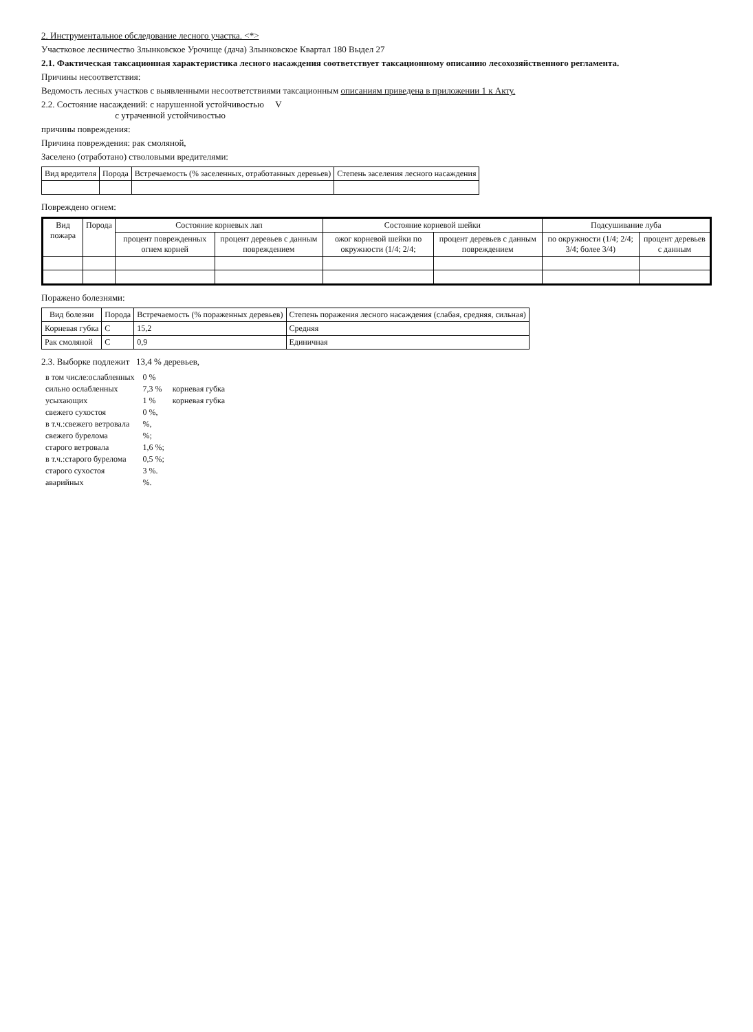2. Инструментальное обследование лесного участка. <*>
Участковое лесничество Злынковское Урочище (дача) Злынковское Квартал 180 Выдел 27
2.1. Фактическая таксационная характеристика лесного насаждения соответствует таксационному описанию лесохозяйственного регламента.
Причины несоответствия:
Ведомость лесных участков с выявленными несоответствиями таксационным описаниям приведена в приложении 1 к Акту.
2.2. Состояние насаждений: с нарушенной устойчивостью V
с утраченной устойчивостью
причины повреждения:
Причина повреждения: рак смоляной,
Заселено (отработано) стволовыми вредителями:
| Вид вредителя | Порода | Встречаемость (% заселенных, отработанных деревьев) | Степень заселения лесного насаждения |
| --- | --- | --- | --- |
Повреждено огнем:
| Вид пожара | Порода | Состояние корневых лап | | Состояние корневой шейки | | Подсушивание луба | |
| --- | --- | --- | --- | --- | --- | --- | --- |
| | | процент поврежденных огнем корней | процент деревьев с данным повреждением | ожог корневой шейки по окружности (1/4; 2/4; | процент деревьев с данным повреждением | по окружности (1/4; 2/4; 3/4; более 3/4) | процент деревьев с данным |
Поражено болезнями:
| Вид болезни | Порода | Встречаемость (% пораженных деревьев) | Степень поражения лесного насаждения (слабая, средняя, сильная) |
| --- | --- | --- | --- |
| Корневая губка | С | 15,2 | Средняя |
| Рак смоляной | С | 0,9 | Единичная |
2.3. Выборке подлежит 13,4 % деревьев,
| в том числе:ослабленных | 0 % | |
| сильно ослабленных | 7,3 % | корневая губка |
| усыхающих | 1 % | корневая губка |
| свежего сухостоя | 0 %, | |
| в т.ч.:свежего ветровала | %, | |
| свежего бурелома | %; | |
| старого ветровала | 1,6 %; | |
| в т.ч.:старого бурелома | 0,5 %; | |
| старого сухостоя | 3 %. | |
| аварийных | %. | |